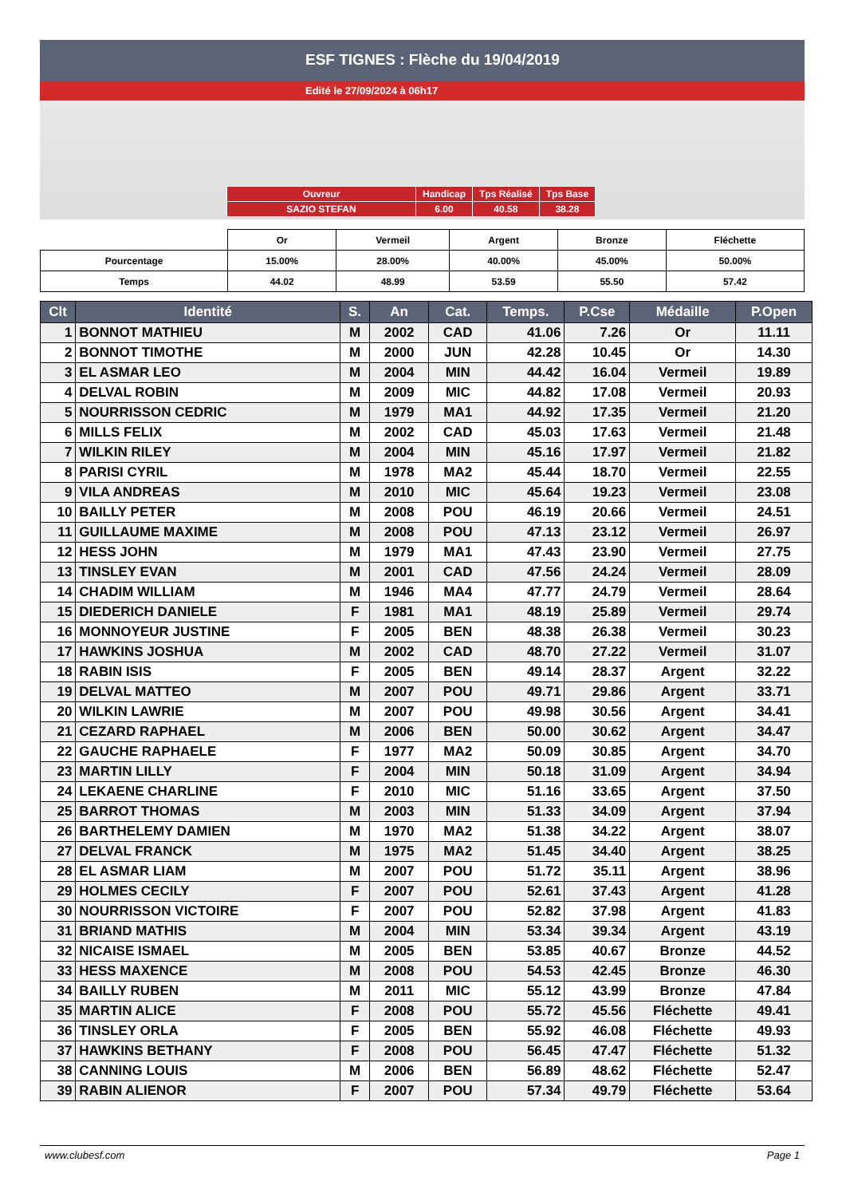ESF TIGNES : Flèche du 19/04/2019
Edité le 27/09/2024 à 06h17
| Ouvreur | Handicap | Tps Réalisé | Tps Base |
| SAZIO STEFAN | 6.00 | 40.58 | 38.28 |
| | Or | Vermeil | Argent | Bronze | Fléchette |
| Pourcentage | 15.00% | 28.00% | 40.00% | 45.00% | 50.00% |
| Temps | 44.02 | 48.99 | 53.59 | 55.50 | 57.42 |
| Clt | Identité | S. | An | Cat. | Temps. | P.Cse | Médaille | P.Open |
| --- | --- | --- | --- | --- | --- | --- | --- | --- |
| 1 | BONNOT MATHIEU | M | 2002 | CAD | 41.06 | 7.26 | Or | 11.11 |
| 2 | BONNOT TIMOTHE | M | 2000 | JUN | 42.28 | 10.45 | Or | 14.30 |
| 3 | EL ASMAR LEO | M | 2004 | MIN | 44.42 | 16.04 | Vermeil | 19.89 |
| 4 | DELVAL ROBIN | M | 2009 | MIC | 44.82 | 17.08 | Vermeil | 20.93 |
| 5 | NOURRISSON CEDRIC | M | 1979 | MA1 | 44.92 | 17.35 | Vermeil | 21.20 |
| 6 | MILLS FELIX | M | 2002 | CAD | 45.03 | 17.63 | Vermeil | 21.48 |
| 7 | WILKIN RILEY | M | 2004 | MIN | 45.16 | 17.97 | Vermeil | 21.82 |
| 8 | PARISI CYRIL | M | 1978 | MA2 | 45.44 | 18.70 | Vermeil | 22.55 |
| 9 | VILA ANDREAS | M | 2010 | MIC | 45.64 | 19.23 | Vermeil | 23.08 |
| 10 | BAILLY PETER | M | 2008 | POU | 46.19 | 20.66 | Vermeil | 24.51 |
| 11 | GUILLAUME MAXIME | M | 2008 | POU | 47.13 | 23.12 | Vermeil | 26.97 |
| 12 | HESS JOHN | M | 1979 | MA1 | 47.43 | 23.90 | Vermeil | 27.75 |
| 13 | TINSLEY EVAN | M | 2001 | CAD | 47.56 | 24.24 | Vermeil | 28.09 |
| 14 | CHADIM WILLIAM | M | 1946 | MA4 | 47.77 | 24.79 | Vermeil | 28.64 |
| 15 | DIEDERICH DANIELE | F | 1981 | MA1 | 48.19 | 25.89 | Vermeil | 29.74 |
| 16 | MONNOYEUR JUSTINE | F | 2005 | BEN | 48.38 | 26.38 | Vermeil | 30.23 |
| 17 | HAWKINS JOSHUA | M | 2002 | CAD | 48.70 | 27.22 | Vermeil | 31.07 |
| 18 | RABIN ISIS | F | 2005 | BEN | 49.14 | 28.37 | Argent | 32.22 |
| 19 | DELVAL MATTEO | M | 2007 | POU | 49.71 | 29.86 | Argent | 33.71 |
| 20 | WILKIN LAWRIE | M | 2007 | POU | 49.98 | 30.56 | Argent | 34.41 |
| 21 | CEZARD RAPHAEL | M | 2006 | BEN | 50.00 | 30.62 | Argent | 34.47 |
| 22 | GAUCHE RAPHAELE | F | 1977 | MA2 | 50.09 | 30.85 | Argent | 34.70 |
| 23 | MARTIN LILLY | F | 2004 | MIN | 50.18 | 31.09 | Argent | 34.94 |
| 24 | LEKAENE CHARLINE | F | 2010 | MIC | 51.16 | 33.65 | Argent | 37.50 |
| 25 | BARROT THOMAS | M | 2003 | MIN | 51.33 | 34.09 | Argent | 37.94 |
| 26 | BARTHELEMY DAMIEN | M | 1970 | MA2 | 51.38 | 34.22 | Argent | 38.07 |
| 27 | DELVAL FRANCK | M | 1975 | MA2 | 51.45 | 34.40 | Argent | 38.25 |
| 28 | EL ASMAR LIAM | M | 2007 | POU | 51.72 | 35.11 | Argent | 38.96 |
| 29 | HOLMES CECILY | F | 2007 | POU | 52.61 | 37.43 | Argent | 41.28 |
| 30 | NOURRISSON VICTOIRE | F | 2007 | POU | 52.82 | 37.98 | Argent | 41.83 |
| 31 | BRIAND MATHIS | M | 2004 | MIN | 53.34 | 39.34 | Argent | 43.19 |
| 32 | NICAISE ISMAEL | M | 2005 | BEN | 53.85 | 40.67 | Bronze | 44.52 |
| 33 | HESS MAXENCE | M | 2008 | POU | 54.53 | 42.45 | Bronze | 46.30 |
| 34 | BAILLY RUBEN | M | 2011 | MIC | 55.12 | 43.99 | Bronze | 47.84 |
| 35 | MARTIN ALICE | F | 2008 | POU | 55.72 | 45.56 | Fléchette | 49.41 |
| 36 | TINSLEY ORLA | F | 2005 | BEN | 55.92 | 46.08 | Fléchette | 49.93 |
| 37 | HAWKINS BETHANY | F | 2008 | POU | 56.45 | 47.47 | Fléchette | 51.32 |
| 38 | CANNING LOUIS | M | 2006 | BEN | 56.89 | 48.62 | Fléchette | 52.47 |
| 39 | RABIN ALIENOR | F | 2007 | POU | 57.34 | 49.79 | Fléchette | 53.64 |
www.clubesf.com Page 1